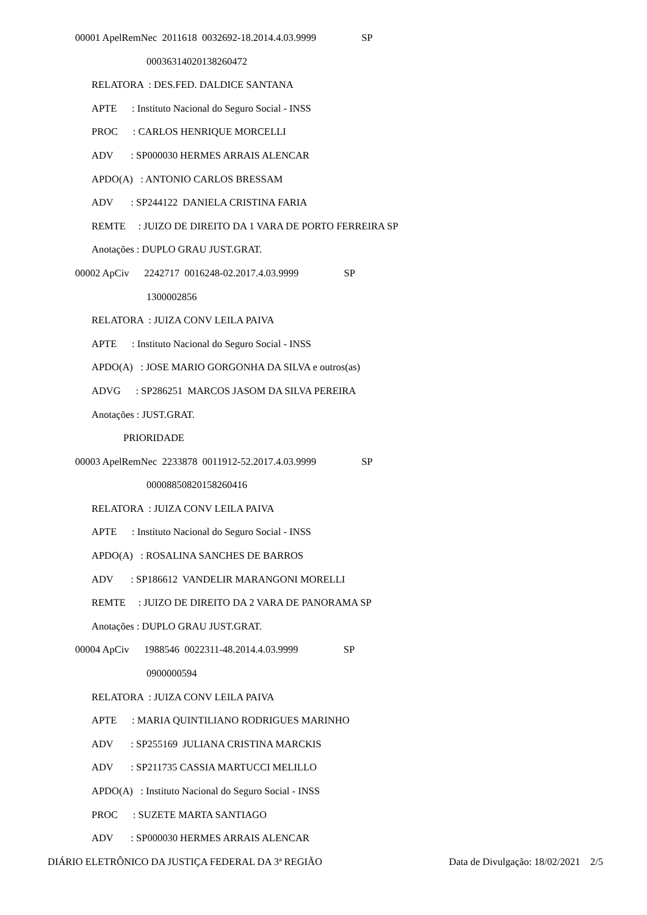00001 ApelRemNec 2011618 0032692-18.2014.4.03.9999 SP
00036314020138260472
RELATORA : DES.FED. DALDICE SANTANA
APTE : Instituto Nacional do Seguro Social - INSS
PROC : CARLOS HENRIQUE MORCELLI
ADV : SP000030 HERMES ARRAIS ALENCAR
APDO(A) : ANTONIO CARLOS BRESSAM
ADV : SP244122 DANIELA CRISTINA FARIA
REMTE : JUIZO DE DIREITO DA 1 VARA DE PORTO FERREIRA SP
Anotações : DUPLO GRAU JUST.GRAT.
00002 ApCiv 2242717 0016248-02.2017.4.03.9999 SP
1300002856
RELATORA : JUIZA CONV LEILA PAIVA
APTE : Instituto Nacional do Seguro Social - INSS
APDO(A) : JOSE MARIO GORGONHA DA SILVA e outros(as)
ADVG : SP286251 MARCOS JASOM DA SILVA PEREIRA
Anotações : JUST.GRAT.
PRIORIDADE
00003 ApelRemNec 2233878 0011912-52.2017.4.03.9999 SP
00008850820158260416
RELATORA : JUIZA CONV LEILA PAIVA
APTE : Instituto Nacional do Seguro Social - INSS
APDO(A) : ROSALINA SANCHES DE BARROS
ADV : SP186612 VANDELIR MARANGONI MORELLI
REMTE : JUIZO DE DIREITO DA 2 VARA DE PANORAMA SP
Anotações : DUPLO GRAU JUST.GRAT.
00004 ApCiv 1988546 0022311-48.2014.4.03.9999 SP
0900000594
RELATORA : JUIZA CONV LEILA PAIVA
APTE : MARIA QUINTILIANO RODRIGUES MARINHO
ADV : SP255169 JULIANA CRISTINA MARCKIS
ADV : SP211735 CASSIA MARTUCCI MELILLO
APDO(A) : Instituto Nacional do Seguro Social - INSS
PROC : SUZETE MARTA SANTIAGO
ADV : SP000030 HERMES ARRAIS ALENCAR
DIÁRIO ELETRÔNICO DA JUSTIÇA FEDERAL DA 3ª REGIÃO Data de Divulgação: 18/02/2021 2/5